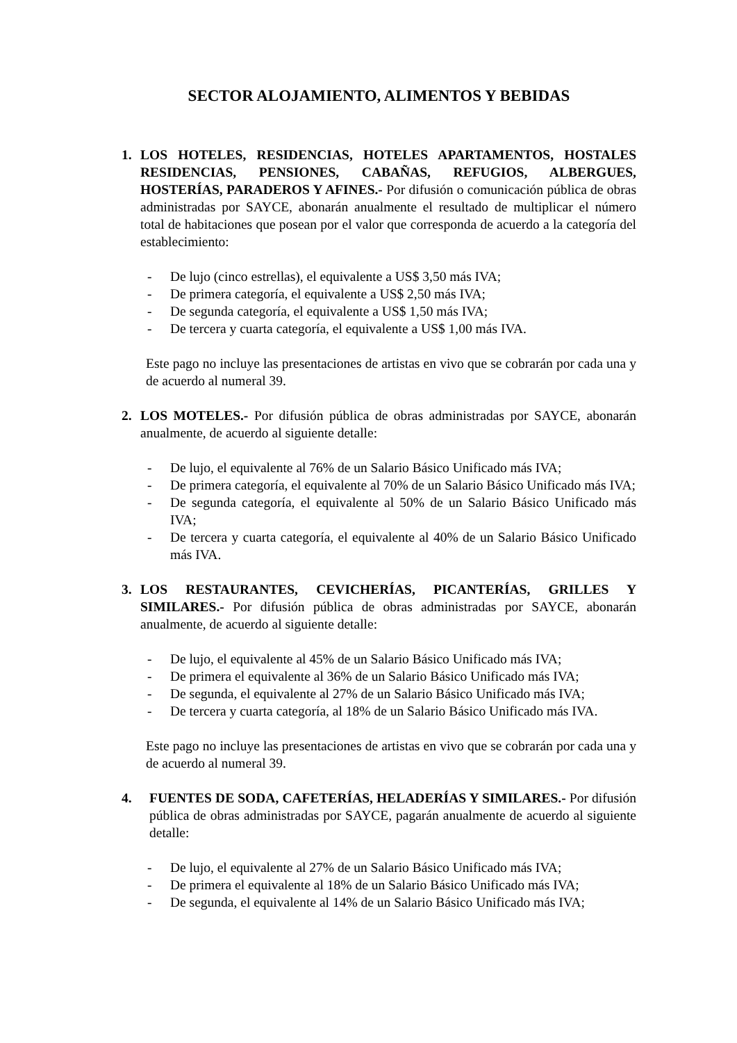SECTOR ALOJAMIENTO, ALIMENTOS Y BEBIDAS
1. LOS HOTELES, RESIDENCIAS, HOTELES APARTAMENTOS, HOSTALES RESIDENCIAS, PENSIONES, CABAÑAS, REFUGIOS, ALBERGUES, HOSTERÍAS, PARADEROS Y AFINES.- Por difusión o comunicación pública de obras administradas por SAYCE, abonarán anualmente el resultado de multiplicar el número total de habitaciones que posean por el valor que corresponda de acuerdo a la categoría del establecimiento:
- De lujo (cinco estrellas), el equivalente a US$ 3,50 más IVA;
- De primera categoría, el equivalente a US$ 2,50 más IVA;
- De segunda categoría, el equivalente a US$ 1,50 más IVA;
- De tercera y cuarta categoría, el equivalente a US$ 1,00 más IVA.
Este pago no incluye las presentaciones de artistas en vivo que se cobrarán por cada una y de acuerdo al numeral 39.
2. LOS MOTELES.- Por difusión pública de obras administradas por SAYCE, abonarán anualmente, de acuerdo al siguiente detalle:
- De lujo, el equivalente al 76% de un Salario Básico Unificado más IVA;
- De primera categoría, el equivalente al 70% de un Salario Básico Unificado más IVA;
- De segunda categoría, el equivalente al 50% de un Salario Básico Unificado más IVA;
- De tercera y cuarta categoría, el equivalente al 40% de un Salario Básico Unificado más IVA.
3. LOS RESTAURANTES, CEVICHERÍAS, PICANTERÍAS, GRILLES Y SIMILARES.- Por difusión pública de obras administradas por SAYCE, abonarán anualmente, de acuerdo al siguiente detalle:
- De lujo, el equivalente al 45% de un Salario Básico Unificado más IVA;
- De primera el equivalente al 36% de un Salario Básico Unificado más IVA;
- De segunda, el equivalente al 27% de un Salario Básico Unificado más IVA;
- De tercera y cuarta categoría, al 18% de un Salario Básico Unificado más IVA.
Este pago no incluye las presentaciones de artistas en vivo que se cobrarán por cada una y de acuerdo al numeral 39.
4. FUENTES DE SODA, CAFETERÍAS, HELADERÍAS Y SIMILARES.- Por difusión pública de obras administradas por SAYCE, pagarán anualmente de acuerdo al siguiente detalle:
- De lujo, el equivalente al 27% de un Salario Básico Unificado más IVA;
- De primera el equivalente al 18% de un Salario Básico Unificado más IVA;
- De segunda, el equivalente al 14% de un Salario Básico Unificado más IVA;